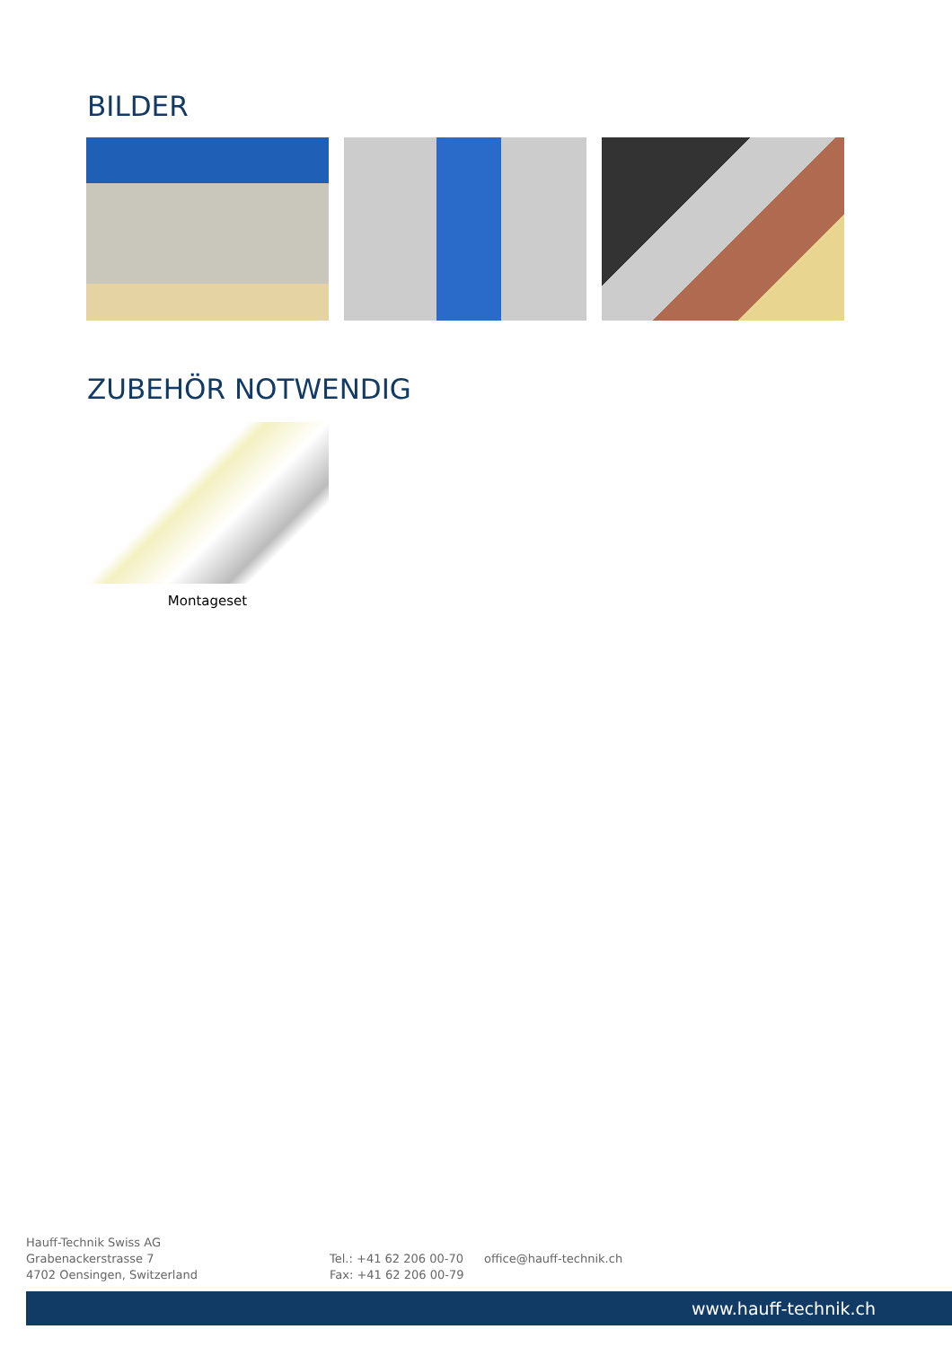BILDER
ZUBEHÖR NOTWENDIG
Montageset
Hauff-Technik Swiss AG
Grabenackerstrasse 7
4702 Oensingen, Switzerland
Tel.: +41 62 206 00-70
Fax: +41 62 206 00-79
office@hauff-technik.ch
www.hauff-technik.ch